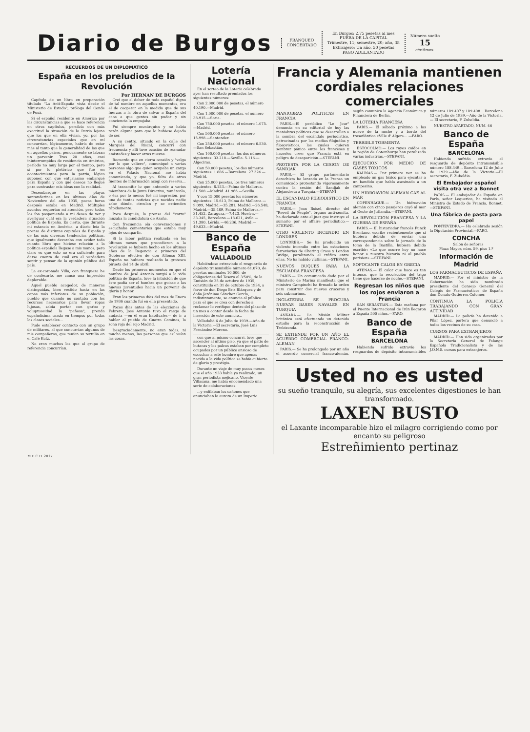Diario de Burgos
FRANQUEO
CONCERTADO
En Burgos: 2,75 pesetas al mes
FUERA DE LA CAPITAL
Trimestre, 11; semestre, 20; año, 38
Extranjero: Un año, 50 pesetas
PAGO ADELANTADO
Número suelto
15
céntimos.
RECUERDOS DE UN DIPLOMATICO
España en los preludios de la Revolución
Por HERNAN DE BURGOS
Capítulo de un libro en preparación titulado "La Anti-España vista desde el Ministerio de Estado", prólogo del Conde de Foxá.
Si el español residente en América por las circunstancias a que se hace referencia en otros capítulos, percibía con más exactitud la situación de la Patria lejana que los que en ella vivían, yo, por las circunstancias especiales que en mí concurrían, lógicamente, habría de estar más al tanto que la generalidad de los que en aquellos países, penosamente se labran un porvenir. Tras 20 años, casi ininterrumpidos de residencia en América, período no muy largo por el tiempo, pero sí por lo pletórico que fué en acontecimientos para la patria, lógico suponer, con qué entusiasmo embarqué para España y con qué deseos no llegué para contrastar mis ideas con la realidad.
Desembarqué en las playas santanderinas en los últimos días de Noviembre del año 1935, pocas horas después estaba en Madrid. Múltiples asuntos requerían mi atención, pero todos los iba posponiendo a mi deseo de ver y averiguar cuál era la verdadera situación política de España. Es cierto, que durante mi estancia en América, a diario leía la prensa de distintas capitales de España y de las más diversas tendencias políticas, que igualmente devoraba con avidez todo cuanto libro que hiciese relación a la política española llegase a mis manos, pero claro es que esto no era suficiente para darse cuenta de cuál era el verdadero sentir y pensar de la opinión pública del país.
La ex-coronada Villa, con franqueza he de confesarlo, me causó una impresión deplorable.
Aquel pueblo acogedor, de maneras distinguidas, bien vestido hasta en las capas más inferiores de su población, pueblo que cuando no contaba con los recursos necesarios para llevar ropas lujosas, sabía portar con garbo y voluptuosidad la "pañosa", prenda españolísima usada en tiempos por todas las clases sociales...
Pude establecer contacto con un grupo de militares, al que concurrían algunos de mis compañeros, que tenían su tertulia en el Café Kutz.
No eran muchos los que al grupo de referencia concurrían.
Creí que el deber de todo español digno de tal nombre en aquellos momentos, era el de cooperar en la medida que de sus fuerzas a la obra de salvar a España del caos a que gentes sin pudor y sin conciencia la empujaba.
Fuí siempre monárquico y no había razón alguna para que lo hubiese dejado de ser.
A su centro, situado en la calle del Marqués del Riscal, concurrí con frecuencia y allí tuve ocasión de reanudar amistades y hacer otras nuevas.
Recuerdo que en cierta ocasión y "valga por lo que valiere", comuniqué a varias personas algo que quien ocupaba un cargo en el Palacio Nacional me había comunicado, y que yo, falto de otras fuentes de información acogí con reserva...
Al transmitir lo que antecede a varios miembros de la Junta Directiva, tomáronlo, o ésa por lo menos fué mi impresión, por una de tantas noticias que nacidas nadie sabe dónde, circulan y se extienden rápidamente.
Poco después, la prensa del "corro" lanzaba la candidatura de Azaña.
Con frecuencia oía conversaciones y escuchaba comentarios que estaba muy lejos de compartir.
Si la labor política realizada en los últimos meses que precedieron a la revolución se hubiera hecho en los últimos años de la Regencia o primeros del Gobierno efectivo de don Alfonso XIII, España no hubiera realizado la grotesca pirueta del 14 de abril.
Desde los primeros momentos en que el nombre de José Antonio surgió a la vida política de España, tuve la intuición de que éste podía ser el hombre que guiase a las nuevas juventudes hacia un porvenir de gloria y honor.
Eran los primeros días del mes de Enero de 1936 cuando fuí en ella presentado.
Pocos días antes de las elecciones de Febrero, José Antonio tuvo el rasgo de audacia —en él eran habituales— de ir a hablar al pueblo de Cuatro Caminos, la zona roja del rojo Madrid.
Desgraciadamente, no eran todas, ni mucho menos, las personas que así veían las cosas.
Lotería Nacional
En el sorteo de la Lotería celebrado ayer han resultado premiados los siguientes números:
Con 2.000.000 de pesetas, el número 40.190.—Madrid.
Con 1.000.000 de pesetas, el número 38.915.—Soria.
Con 750.000 pesetas, el número 1.075.—Madrid.
Con 500.000 pesetas, el número 15.998.—Santander.
Con 250.000 pesetas, el número 6.530.—San Sebastián.
Con 100.000 pesetas, los dos números siguientes: 33.218.—Sevilla. 5.116.—Algeciras.
Con 50.000 pesetas, los dos números siguientes: 1.886.—Barcelona. 27.324.—Madrid.
Con 25.000 pesetas, los tres números siguientes: 8.153.—Palma de Mallorca. 31.508.—Madrid. 41.966.—Sevilla.
Y con 15.000 pesetas los números siguientes: 15.613, Palma de Mallorca.—9.099, Madrid.—35.281, Madrid.—26.548, Madrid.—35.489, Palma de Mallorca.—31.452, Zaragoza.—7.423, Huelva.—33.345, Barcelona.—18.621, Avila.—21.380, Lérida.—46.236, Madrid.—49.033.—Madrid.
Banco de España
VALLADOLID
Habiéndose extraviado el resguardo de depósito transmisible número 61.070, de pesetas nominales 10.000, de obligaciones del Tesoro al 3'50%, de la Emisión de 25 de octubre de 1935, constituido en 31 de octubre de 1934, a favor de don Diego Briz Blázquez y de doña Jerónima Sánchez García, indistintamente, se anuncia al público para el que se crea con derecho a reclamar lo verifique dentro del plazo de un mes a contar desde la fecha de inserción de este anuncio...
Valladolid 6 de Julio de 1939.—Año de la Victoria.—El secretario, José Luis Fernández Moreno.
con que al mismo concurrí, tuve que ascender al último piso, ya que el patio de butacas y los palcos estaban por completo ocupados por un público ansioso de escuchar a este hombre que apenas nacido a la vida política se había cubierto de gloria y prestigio.
Durante un viaje de muy pocos meses que el año 1933 había yo realizado, un gran periodista mejicano, Vicente Villasana, me había encomendado una serie de colaboraciones.
...y enfilaban los cañones que anunciaban la aurora de un Imperio.
Francia y Alemania mantienen cordiales relaciones comerciales
MANIOBRAS POLITICAS EN FRANCIA
PARIS.—El periódico "Le Jour" denuncia en su editorial de hoy las maniobras políticas que se desarrollan a la sombra del escándalo periodístico, patrocinadas por los medios filojudíos y filosoviéticos, los cuales quieren sembrar pánico entre los franceses y hacerles creer que Francia está en peligro de desaparición.—STEFANI.
PROTESTA POR LA CESION DE SANDJAK
PARIS.— El grupo parlamentario derechista ha lanzado en la Prensa un comunicado protestando vigorosamente contra la cesión del Sandjak de Alejandreta a Turquía.—STEFANI
EL ESCANDALO PERIODISTICO EN FRANCIA
PARIS.— Jean Boisel, director del "Reveil du Peuple", órgano anti-semita, ha declarado ante el juez que instruye el sumario por el affaire periodístico.—STEFANI.
OTRO VIOLENTO INCENDIO EN LONDRES
LONDRES.— Se ha producido un violento incendio entre las estaciones ferroviarias de Charing Cross y London Bridge, paralizando el tráfico entre ellas. No ha habido víctimas.—STEFANI.
NUEVOS BUQUES PARA LA ESCUADRA FRANCESA
PARIS.— Un comunicado dado por el Ministerio de Marina manifiesta que el ministro Campinchi ha firmado la orden para construir dos nuevos cruceros y seis submarinos.
INGLATERRA SE PROCURA NUEVAS BASES NAVALES EN TURQUIA
ANKARA.— La Misión Militar británica está efectuando un detenido estudio para la reconstrucción de Trebizonda.
SE EXTIENDE POR UN AÑO EL ACUERDO COMERCIAL FRANCO-ALEMAN
PARIS.— Se ha prolongado por un año el acuerdo comercial franco-alemán, según comunica la Agencia Económica y Financiera de Berlín.
LA LOTERIA FRANCESA
PARIS.— El sábado próximo a las nueve de la noche y a bordo del trasatlántico «Ville d' Alger»... —FARO.
TERRIBLE TORMENTA
ESTOCOLMO.— Los rayos caídos en la región de Gotemburgo han paralizado varias industrias.—STEFANI.
EJECUCION POR MEDIO DE GASES TOXICOS
KAUNAS.— Por primera vez se ha empleado un gas tóxico para ejecutar a un bandido que había asesinado a un campesino.
UN HIDROAVION ALEMAN CAE AL MAR
COPENHAGUE.— Un hidroavión alemán con cinco pasajeros cayó al mar al Oeste de Jutlandia.—STEFANI.
LA REVOLUCION FRANCESA Y LA GUERRA DE ESPAÑA
PARIS.— El historiador francés Funck Brentano, escribe recientemente que si hubiera debido de enviar una correspondencia sobre la jornada de la toma de la Bastilla, hubiera debido escribir: «Lo que ocurre hoy no hace honor a nuestra historia ni al pueblo parisien».—STEFANI.
SOFOCANTE CALOR EN GRECIA
ATENAS.— El calor que hace es tan intenso, que la recolección del trigo tiene que hacerse de noche.—STEFANI.
Regresan los niños que los rojos enviaron a Francia
SAN SEBASTIAN.— Esta mañana por el Puente Internacional de Irún llegaron a España 500 niños.—FARO.
Banco de España
BARCELONA
Habiendo sufrido extravío los resguardos de depósito intransmisibles números 189.407 y 189.408... Barcelona 12 de Julio de 1939.—Año de la Victoria.— El secretario, F. Zubeldia.
NUESTRO APARTADO, NUM. 46
Banco de España
BARCELONA
Habiendo sufrido extravío el resguardo de depósito intransmisible número 188.449... Barcelona 12 de Julio de 1939.—Año de la Victoria.—El secretario, F. Zubeldia.
El Embajador español visita otra vez a Bonnet
PARIS.— El embajador de España en París, señor Lequerica, ha visitado al Ministro de Estado de Francia, Bonnet.—STEFANI.
Una fábrica de pasta para papel
PONTEVEDRA.— Ha celebrado sesión la Diputación Provincial.—FARO.
CONCHA
Salón de señoras
Plaza Mayor, núm. 59, piso 1.º
Información de Madrid
LOS FARMACEUTICOS DE ESPAÑA
MADRID.— Por el ministro de la Gobernación ha sido nombrado presidente del Consejo General del Colegio de Farmacéuticos de España don Donato Gutiérrez Colomer.
CONTINUA LA POLICIA TRABAJANDO CON GRAN ACTIVIDAD
MADRID.— La policía ha detenido a Pilar López, portera que denunció a todos los vecinos de su casa.
CURSOS PARA EXTRANJEROS
MADRID.— Han sido organizados por la Secretaría General de Falange Española Tradicionalista y de las J.O.N.S. cursos para extranjeros.
Usted no es usted
su sueño tranquilo, su alegría, sus excelentes digestiones le han transformado.
LAXEN BUSTO
el Laxante incomparable hizo el milagro corrigiendo como por encanto su peligroso
Estreñimiento pertinaz
M.E.C.D. 2017